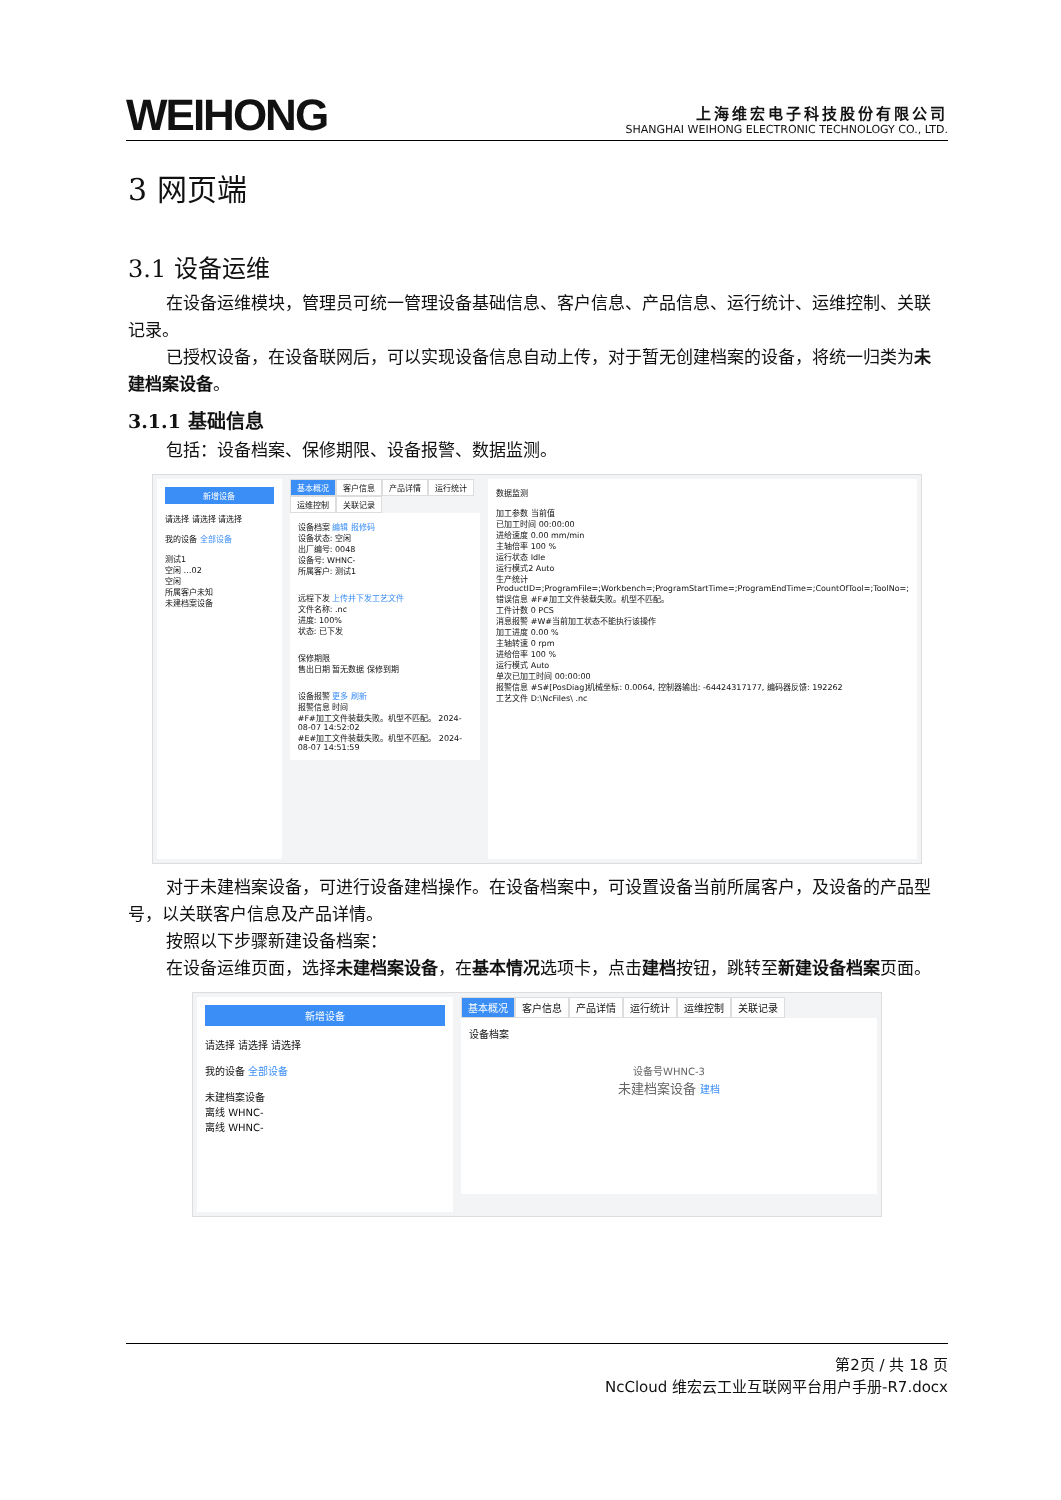WEIHONG
上海维宏电子科技股份有限公司
SHANGHAI WEIHONG ELECTRONIC TECHNOLOGY CO., LTD.
3 网页端
3.1 设备运维
在设备运维模块，管理员可统一管理设备基础信息、客户信息、产品信息、运行统计、运维控制、关联记录。
已授权设备，在设备联网后，可以实现设备信息自动上传，对于暂无创建档案的设备，将统一归类为未建档案设备。
3.1.1 基础信息
包括：设备档案、保修期限、设备报警、数据监测。
新增设备
请选择 请选择 请选择
我的设备 全部设备
测试1
空闲 …02
空闲
所属客户未知
未建档案设备
基本概况 客户信息 产品详情 运行统计 运维控制 关联记录
设备档案 编辑 报修码
设备状态: 空闲
出厂编号: 0048
设备号: WHNC-
所属客户: 测试1
远程下发 上传并下发工艺文件
文件名称: .nc
进度: 100%
状态: 已下发
保修期限
售出日期 暂无数据 保修到期
设备报警 更多 刷新
报警信息 时间
#F#加工文件装载失败。机型不匹配。 2024-08-07 14:52:02
#E#加工文件装载失败。机型不匹配。 2024-08-07 14:51:59
数据监测
加工参数 当前值
已加工时间 00:00:00
进给速度 0.00 mm/min
主轴倍率 100 %
运行状态 Idle
运行模式2 Auto
生产统计 ProductID=;ProgramFile=;Workbench=;ProgramStartTime=;ProgramEndTime=;CountOfTool=;ToolNo=;
错误信息 #F#加工文件装载失败。机型不匹配。
工件计数 0 PCS
消息报警 #W#当前加工状态不能执行该操作
加工进度 0.00 %
主轴转速 0 rpm
进给倍率 100 %
运行模式 Auto
单次已加工时间 00:00:00
报警信息 #S#[PosDiag]机械坐标: 0.0064, 控制器输出: -64424317177, 编码器反馈: 192262
工艺文件 D:\NcFiles\ .nc
对于未建档案设备，可进行设备建档操作。在设备档案中，可设置设备当前所属客户，及设备的产品型号，以关联客户信息及产品详情。
按照以下步骤新建设备档案：
在设备运维页面，选择未建档案设备，在基本情况选项卡，点击建档按钮，跳转至新建设备档案页面。
新增设备
请选择 请选择 请选择
我的设备 全部设备
未建档案设备
离线 WHNC-
离线 WHNC-
基本概况 客户信息 产品详情 运行统计 运维控制 关联记录
设备档案
设备号WHNC-3
未建档案设备 建档
第2页 / 共 18 页
NcCloud 维宏云工业互联网平台用户手册-R7.docx